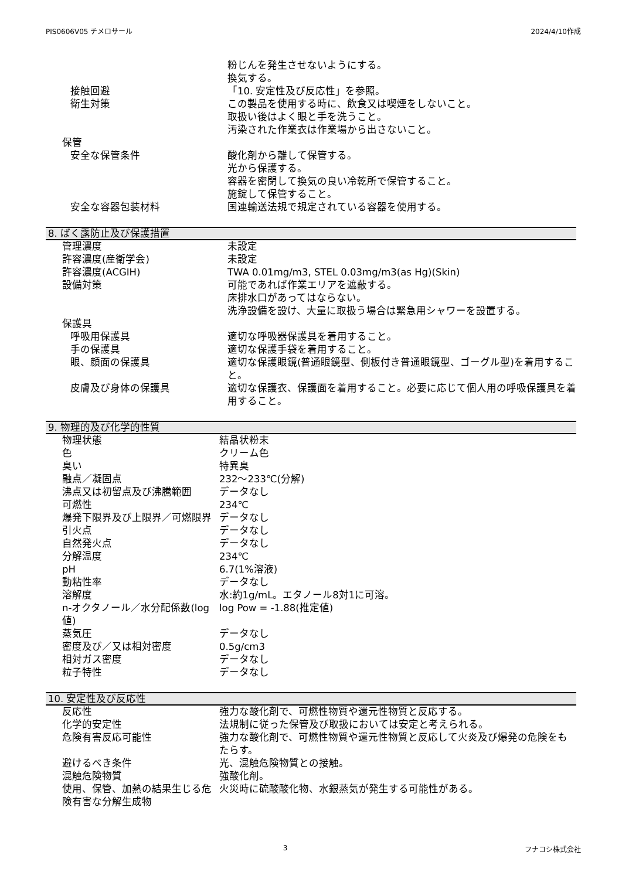PIS0606V05 チメロサール 2024/4/10作成
| | 粉じんを発生させないようにする。 換気する。 |
| 接触回避 | 「10. 安定性及び反応性」を参照。 |
| 衛生対策 | この製品を使用する時に、飲食又は喫煙をしないこと。 取扱い後はよく眼と手を洗うこと。 汚染された作業衣は作業場から出さないこと。 |
| 保管 | |
| 安全な保管条件 | 酸化剤から離して保管する。 光から保護する。 容器を密閉して換気の良い冷乾所で保管すること。 施錠して保管すること。 |
| 安全な容器包装材料 | 国連輸送法規で規定されている容器を使用する。 |
8. ばく露防止及び保護措置
| 管理濃度 | 未設定 |
| 許容濃度(産衛学会) | 未設定 |
| 許容濃度(ACGIH) | TWA 0.01mg/m3, STEL 0.03mg/m3(as Hg)(Skin) |
| 設備対策 | 可能であれば作業エリアを遮蔽する。 床排水口があってはならない。 洗浄設備を設け、大量に取扱う場合は緊急用シャワーを設置する。 |
| 保護具 | |
| 呼吸用保護具 | 適切な呼吸器保護具を着用すること。 |
| 手の保護具 | 適切な保護手袋を着用すること。 |
| 眼、顔面の保護具 | 適切な保護眼鏡(普通眼鏡型、側板付き普通眼鏡型、ゴーグル型)を着用すること。 |
| 皮膚及び身体の保護具 | 適切な保護衣、保護面を着用すること。必要に応じて個人用の呼吸保護具を着用すること。 |
9. 物理的及び化学的性質
| 物理状態 | 結晶状粉末 |
| 色 | クリーム色 |
| 臭い | 特異臭 |
| 融点／凝固点 | 232～233℃(分解) |
| 沸点又は初留点及び沸騰範囲 | データなし |
| 可燃性 | 234℃ |
| 爆発下限界及び上限界／可燃限界 | データなし |
| 引火点 | データなし |
| 自然発火点 | データなし |
| 分解温度 | 234℃ |
| pH | 6.7(1%溶液) |
| 動粘性率 | データなし |
| 溶解度 | 水:約1g/mL。エタノール8対1に可溶。 |
| n-オクタノール／水分配係数(log値) | log Pow = -1.88(推定値) |
| 蒸気圧 | データなし |
| 密度及び／又は相対密度 | 0.5g/cm3 |
| 相対ガス密度 | データなし |
| 粒子特性 | データなし |
10. 安定性及び反応性
| 反応性 | 強力な酸化剤で、可燃性物質や還元性物質と反応する。 |
| 化学的安定性 | 法規制に従った保管及び取扱においては安定と考えられる。 |
| 危険有害反応可能性 | 強力な酸化剤で、可燃性物質や還元性物質と反応して火炎及び爆発の危険をもたらす。 |
| 避けるべき条件 | 光、混触危険物質との接触。 |
| 混触危険物質 | 強酸化剤。 |
| 使用、保管、加熱の結果生じる危険有害な分解生成物 | 火災時に硫酸酸化物、水銀蒸気が発生する可能性がある。 |
3 フナコシ株式会社